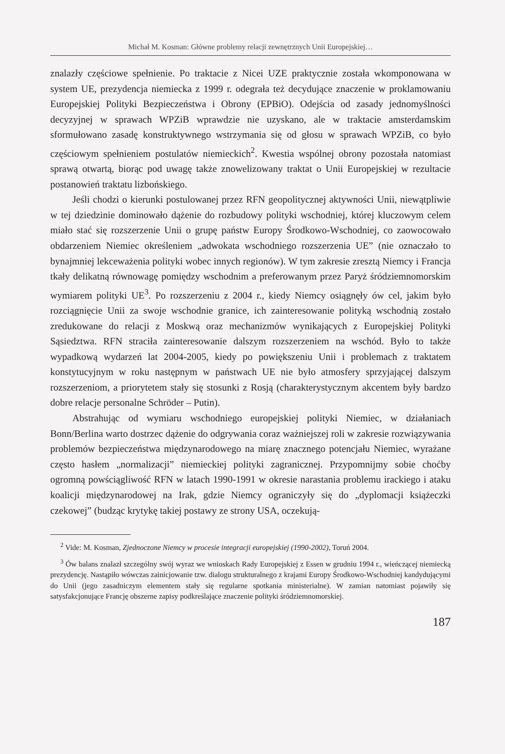Michał M. Kosman: Główne problemy relacji zewnętrznych Unii Europejskiej…
znalazły częściowe spełnienie. Po traktacie z Nicei UZE praktycznie została wkomponowana w system UE, prezydencja niemiecka z 1999 r. odegrała też decydujące znaczenie w proklamowaniu Europejskiej Polityki Bezpieczeństwa i Obrony (EPBiO). Odejścia od zasady jednomyślności decyzyjnej w sprawach WPZiB wprawdzie nie uzyskano, ale w traktacie amsterdamskim sformułowano zasadę konstruktywnego wstrzymania się od głosu w sprawach WPZiB, co było częściowym spełnieniem postulatów niemieckich<sup>2</sup>. Kwestia wspólnej obrony pozostała natomiast sprawą otwartą, biorąc pod uwagę także znowelizowany traktat o Unii Europejskiej w rezultacie postanowień traktatu lizbońskiego.
Jeśli chodzi o kierunki postulowanej przez RFN geopolitycznej aktywności Unii, niewątpliwie w tej dziedzinie dominowało dążenie do rozbudowy polityki wschodniej, której kluczowym celem miało stać się rozszerzenie Unii o grupę państw Europy Środkowo-Wschodniej, co zaowocowało obdarzeniem Niemiec określeniem „adwokata wschodniego rozszerzenia UE” (nie oznaczało to bynajmniej lekceważenia polityki wobec innych regionów). W tym zakresie zresztą Niemcy i Francja tkały delikatną równowagę pomiędzy wschodnim a preferowanym przez Paryż śródziemnomorskim wymiarem polityki UE<sup>3</sup>. Po rozszerzeniu z 2004 r., kiedy Niemcy osiągnęły ów cel, jakim było rozciągnięcie Unii za swoje wschodnie granice, ich zainteresowanie polityką wschodnią zostało zredukowane do relacji z Moskwą oraz mechanizmów wynikających z Europejskiej Polityki Sąsiedztwa. RFN straciła zainteresowanie dalszym rozszerzeniem na wschód. Było to także wypadkową wydarzeń lat 2004-2005, kiedy po powiększeniu Unii i problemach z traktatem konstytucyjnym w roku następnym w państwach UE nie było atmosfery sprzyjającej dalszym rozszerzeniom, a priorytetem stały się stosunki z Rosją (charakterystycznym akcentem były bardzo dobre relacje personalne Schröder – Putin).
Abstrahując od wymiaru wschodniego europejskiej polityki Niemiec, w działaniach Bonn/Berlina warto dostrzec dążenie do odgrywania coraz ważniejszej roli w zakresie rozwiązywania problemów bezpieczeństwa międzynarodowego na miarę znacznego potencjału Niemiec, wyrażane często hasłem „normalizacji” niemieckiej polityki zagranicznej. Przypomnijmy sobie choćby ogromną powściągliwość RFN w latach 1990-1991 w okresie narastania problemu irackiego i ataku koalicji międzynarodowej na Irak, gdzie Niemcy ograniczyły się do „dyplomacji książeczki czekowej” (budząc krytykę takiej postawy ze strony USA, oczekują-
<sup>2</sup> Vide: M. Kosman, Zjednoczone Niemcy w procesie integracji europejskiej (1990-2002), Toruń 2004.
<sup>3</sup> Ów balans znalazł szczególny swój wyraz we wnioskach Rady Europejskiej z Essen w grudniu 1994 r., wieńczącej niemiecką prezydencję. Nastąpiło wówczas zainicjowanie tzw. dialogu strukturalnego z krajami Europy Środkowo-Wschodniej kandydującymi do Unii (jego zasadniczym elementem stały się regularne spotkania ministerialne). W zamian natomiast pojawiły się satysfakcjonujące Francję obszerne zapisy podkreślające znaczenie polityki śródziemnomorskiej.
187